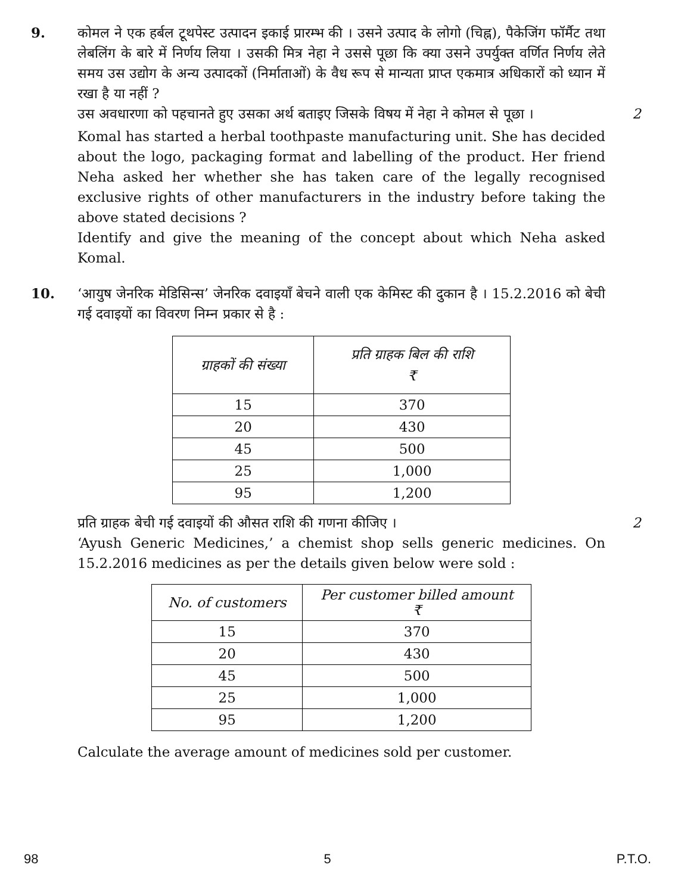9. कोमल ने एक हर्बल टूथपेस्ट उत्पादन इकाई प्रारम्भ की । उसने उत्पाद के लोगो (चिह्न), पैकेजिंग फॉर्मैट तथा लेबलिंग के बारे में निर्णय लिया । उसकी मित्र नेहा ने उससे पूछा कि क्या उसने उपर्युक्त वर्णित निर्णय लेते समय उस उद्योग के अन्य उत्पादकों (निर्माताओं) के वैध रूप से मान्यता प्राप्त एकमात्र अधिकारों को ध्यान में रखा है या नहीं ?
उस अवधारणा को पहचानते हुए उसका अर्थ बताइए जिसके विषय में नेहा ने कोमल से पूछा ।
2
Komal has started a herbal toothpaste manufacturing unit. She has decided about the logo, packaging format and labelling of the product. Her friend Neha asked her whether she has taken care of the legally recognised exclusive rights of other manufacturers in the industry before taking the above stated decisions ?
Identify and give the meaning of the concept about which Neha asked Komal.
10. ‘आयुष जेनरिक मेडिसिन्स’ जेनरिक दवाइयाँ बेचने वाली एक केमिस्ट की दुकान है । 15.2.2016 को बेची गई दवाइयों का विवरण निम्न प्रकार से है :
| ग्राहकों की संख्या | प्रति ग्राहक बिल की राशि ₹ |
| --- | --- |
| 15 | 370 |
| 20 | 430 |
| 45 | 500 |
| 25 | 1,000 |
| 95 | 1,200 |
प्रति ग्राहक बेची गई दवाइयों की औसत राशि की गणना कीजिए । 2
‘Ayush Generic Medicines,’ a chemist shop sells generic medicines. On 15.2.2016 medicines as per the details given below were sold :
| No. of customers | Per customer billed amount ₹ |
| --- | --- |
| 15 | 370 |
| 20 | 430 |
| 45 | 500 |
| 25 | 1,000 |
| 95 | 1,200 |
Calculate the average amount of medicines sold per customer.
98 5 P.T.O.